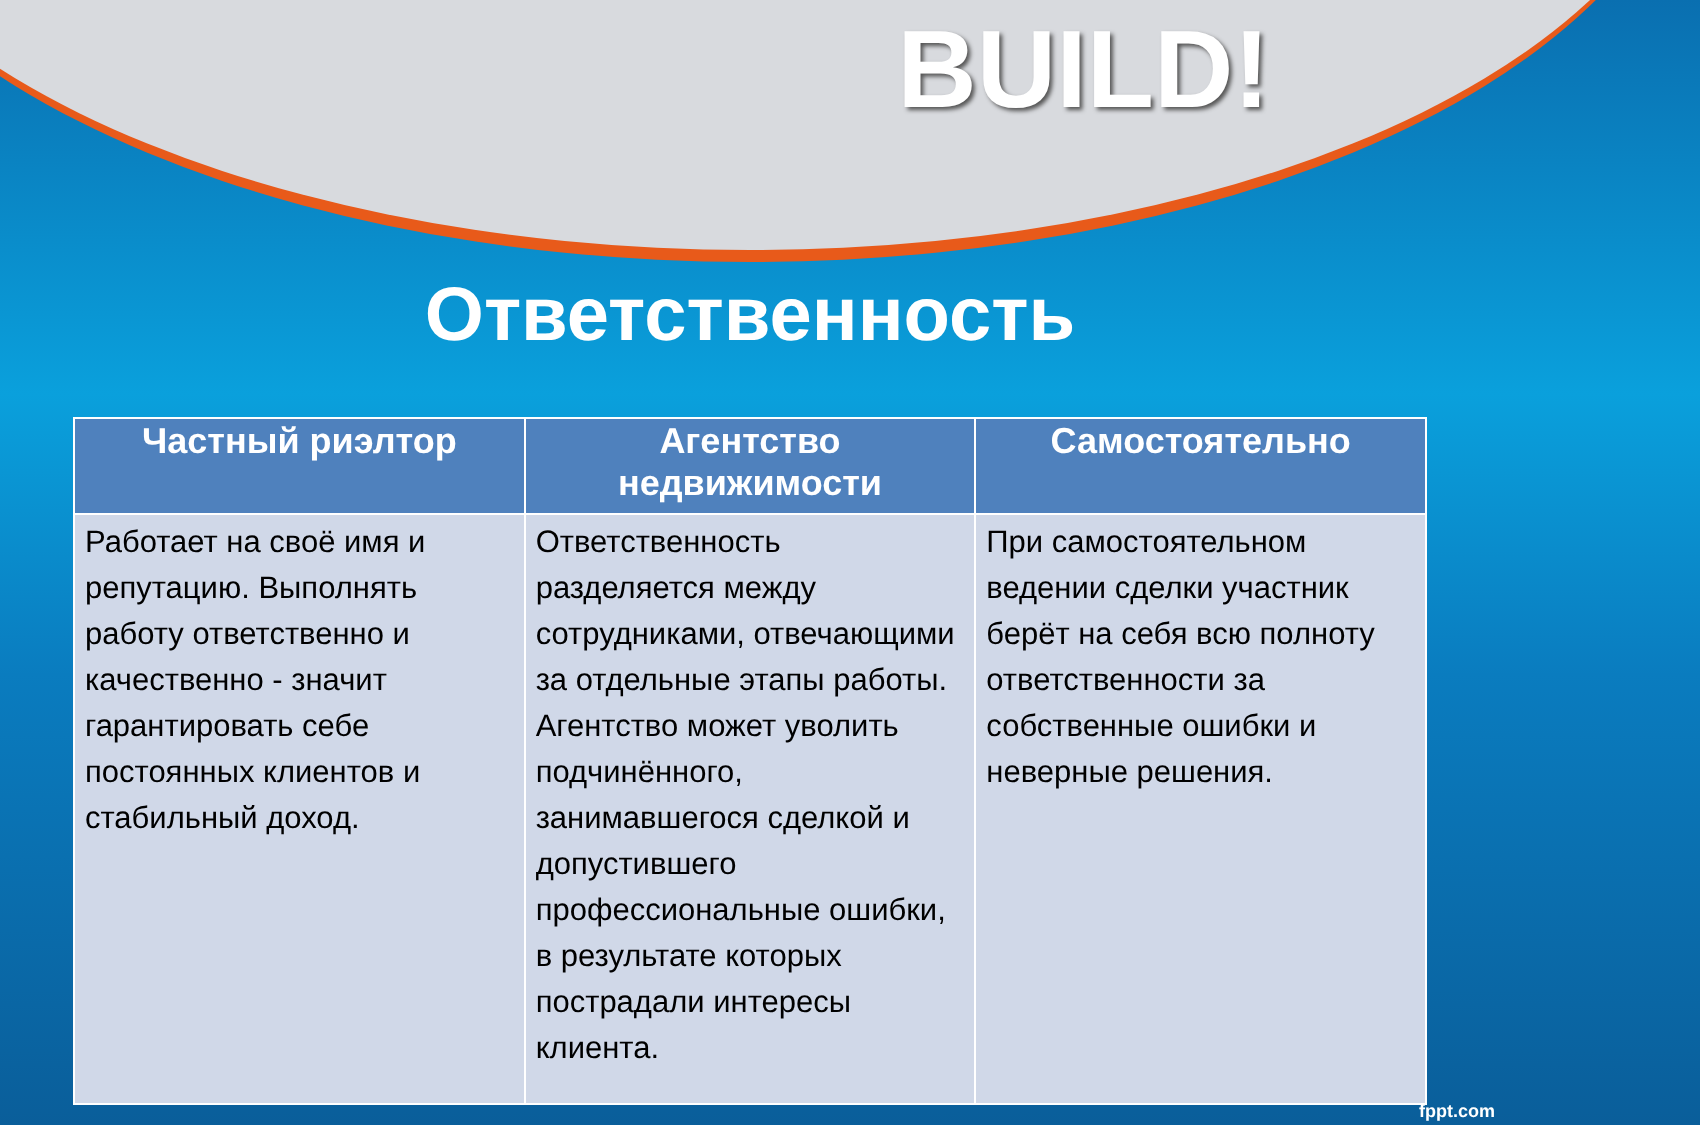BUILD!
Ответственность
| Частный риэлтор | Агентство недвижимости | Самостоятельно |
| --- | --- | --- |
| Работает на своё имя и репутацию. Выполнять работу ответственно и качественно - значит гарантировать себе постоянных клиентов и стабильный доход. | Ответственность разделяется между сотрудниками, отвечающими за отдельные этапы работы. Агентство может уволить подчинённого, занимавшегося сделкой и допустившего профессиональные ошибки, в результате которых пострадали интересы клиента. | При самостоятельном ведении сделки участник берёт на себя всю полноту ответственности за собственные ошибки и неверные решения. |
fppt.com